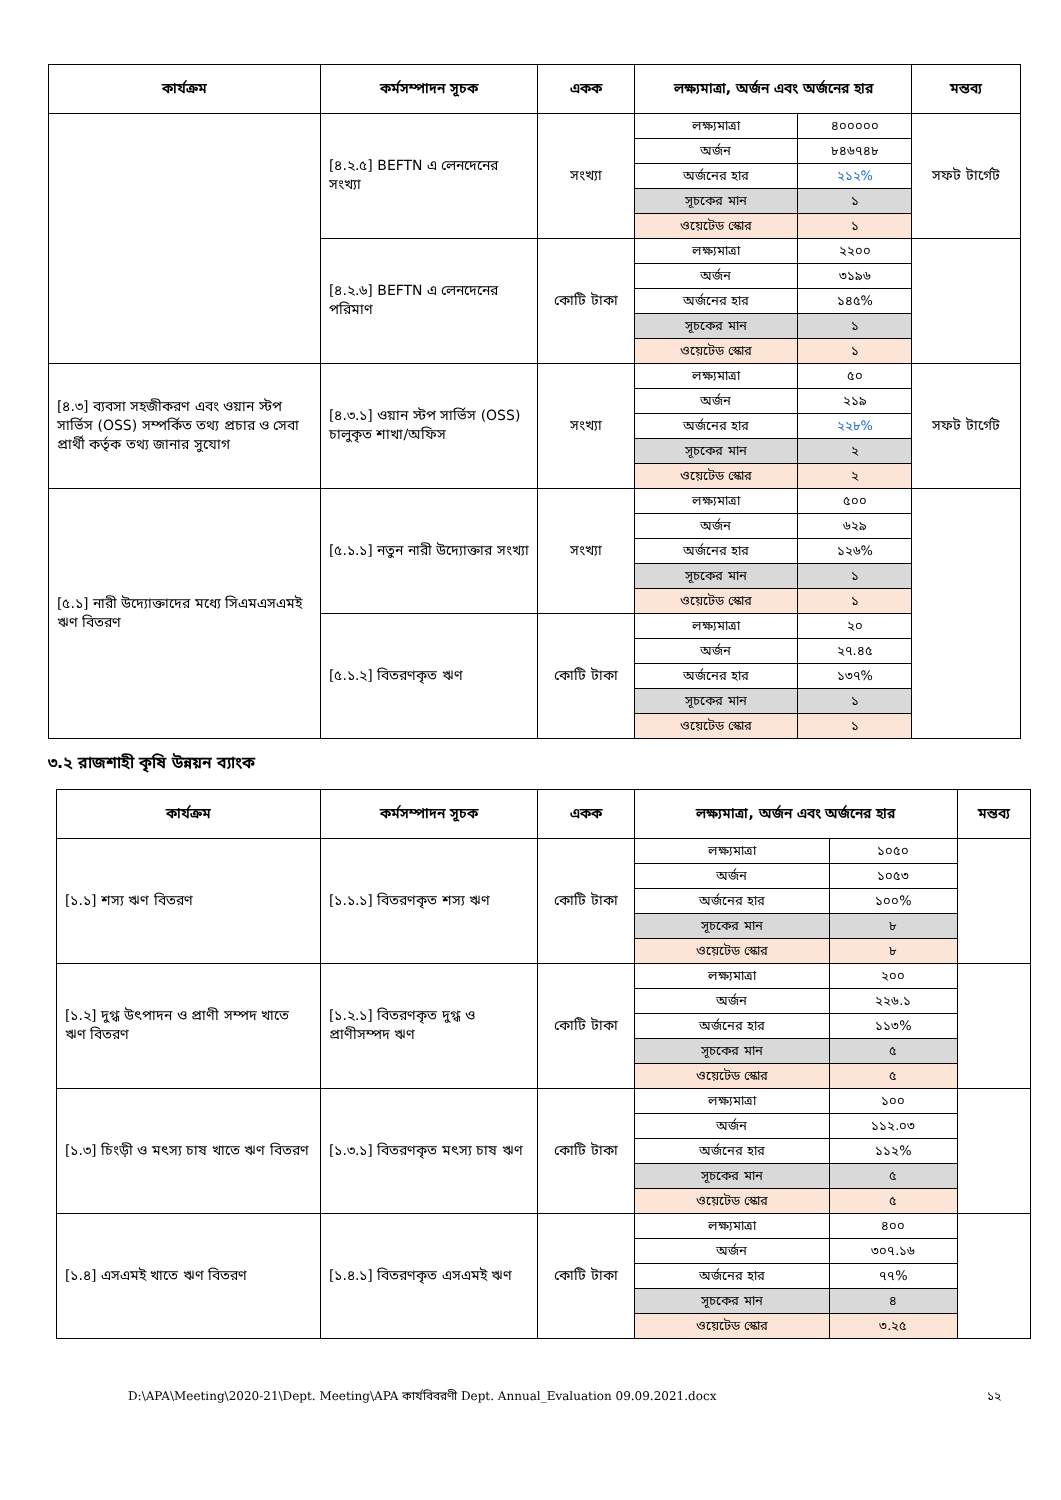| কার্যক্রম | কর্মসম্পাদন সূচক | একক | লক্ষ্যমাত্রা, অর্জন এবং অর্জনের হার | | মন্তব্য |
| --- | --- | --- | --- | --- | --- |
| | [৪.২.৫] BEFTN এ লেনদেনের সংখ্যা | সংখ্যা | লক্ষ্যমাত্রা | ৪০০০০০ | সফট টার্গেট |
| | | | অর্জন | ৮৪৬৭৪৮ | |
| | | | অর্জনের হার | ২১২% | |
| | | | সূচকের মান | ১ | |
| | | | ওয়েটেড স্কোর | ১ | |
| | [৪.২.৬] BEFTN এ লেনদেনের পরিমাণ | কোটি টাকা | লক্ষ্যমাত্রা | ২২০০ | |
| | | | অর্জন | ৩১৯৬ | |
| | | | অর্জনের হার | ১৪৫% | |
| | | | সূচকের মান | ১ | |
| | | | ওয়েটেড স্কোর | ১ | |
| [৪.৩] ব্যবসা সহজীকরণ এবং ওয়ান স্টপ সার্ভিস (OSS) সম্পর্কিত তথ্য প্রচার ও সেবা প্রার্থী কর্তৃক তথ্য জানার সুযোগ | [৪.৩.১] ওয়ান স্টপ সার্ভিস (OSS) চালুকৃত শাখা/অফিস | সংখ্যা | লক্ষ্যমাত্রা | ৫০ | সফট টার্গেট |
| | | | অর্জন | ২১৯ | |
| | | | অর্জনের হার | ২২৮% | |
| | | | সূচকের মান | ২ | |
| | | | ওয়েটেড স্কোর | ২ | |
| [৫.১] নারী উদ্যোক্তাদের মধ্যে সিএমএসএমই ঋণ বিতরণ | [৫.১.১] নতুন নারী উদ্যোক্তার সংখ্যা | সংখ্যা | লক্ষ্যমাত্রা | ৫০০ | |
| | | | অর্জন | ৬২৯ | |
| | | | অর্জনের হার | ১২৬% | |
| | | | সূচকের মান | ১ | |
| | | | ওয়েটেড স্কোর | ১ | |
| | [৫.১.২] বিতরণকৃত ঋণ | কোটি টাকা | লক্ষ্যমাত্রা | ২০ | |
| | | | অর্জন | ২৭.৪৫ | |
| | | | অর্জনের হার | ১৩৭% | |
| | | | সূচকের মান | ১ | |
| | | | ওয়েটেড স্কোর | ১ | |
৩.২ রাজশাহী কৃষি উন্নয়ন ব্যাংক
| কার্যক্রম | কর্মসম্পাদন সূচক | একক | লক্ষ্যমাত্রা, অর্জন এবং অর্জনের হার | | মন্তব্য |
| --- | --- | --- | --- | --- | --- |
| [১.১] শস্য ঋণ বিতরণ | [১.১.১] বিতরণকৃত শস্য ঋণ | কোটি টাকা | লক্ষ্যমাত্রা | ১০৫০ | |
| | | | অর্জন | ১০৫৩ | |
| | | | অর্জনের হার | ১০০% | |
| | | | সূচকের মান | ৮ | |
| | | | ওয়েটেড স্কোর | ৮ | |
| [১.২] দুগ্ধ উৎপাদন ও প্রাণী সম্পদ খাতে ঋণ বিতরণ | [১.২.১] বিতরণকৃত দুগ্ধ ও প্রাণীসম্পদ ঋণ | কোটি টাকা | লক্ষ্যমাত্রা | ২০০ | |
| | | | অর্জন | ২২৬.১ | |
| | | | অর্জনের হার | ১১৩% | |
| | | | সূচকের মান | ৫ | |
| | | | ওয়েটেড স্কোর | ৫ | |
| [১.৩] চিংড়ী ও মৎস্য চাষ খাতে ঋণ বিতরণ | [১.৩.১] বিতরণকৃত মৎস্য চাষ ঋণ | কোটি টাকা | লক্ষ্যমাত্রা | ১০০ | |
| | | | অর্জন | ১১২.০৩ | |
| | | | অর্জনের হার | ১১২% | |
| | | | সূচকের মান | ৫ | |
| | | | ওয়েটেড স্কোর | ৫ | |
| [১.৪] এসএমই খাতে ঋণ বিতরণ | [১.৪.১] বিতরণকৃত এসএমই ঋণ | কোটি টাকা | লক্ষ্যমাত্রা | ৪০০ | |
| | | | অর্জন | ৩০৭.১৬ | |
| | | | অর্জনের হার | ৭৭% | |
| | | | সূচকের মান | ৪ | |
| | | | ওয়েটেড স্কোর | ৩.২৫ | |
D:\APA\Meeting\2020-21\Dept. Meeting\APA কার্যবিবরণী Dept. Annual_Evaluation 09.09.2021.docx ১২